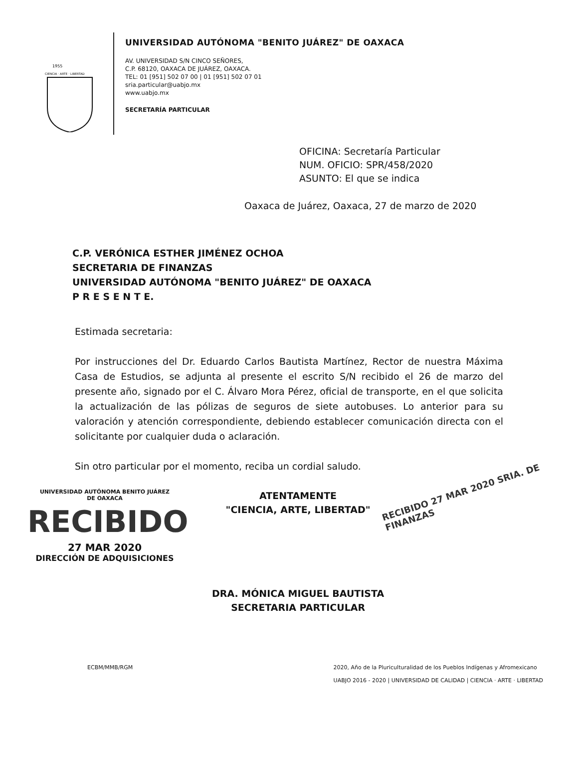1955
CIENCIA · ARTE · LIBERTAD
UNIVERSIDAD AUTÓNOMA "BENITO JUÁREZ" DE OAXACA
AV. UNIVERSIDAD S/N CINCO SEÑORES,
C.P. 68120, OAXACA DE JUÁREZ, OAXACA.
TEL: 01 [951] 502 07 00 | 01 [951] 502 07 01
sria.particular@uabjo.mx
www.uabjo.mx
SECRETARÍA PARTICULAR
OFICINA: Secretaría Particular
NUM. OFICIO: SPR/458/2020
ASUNTO: El que se indica
Oaxaca de Juárez, Oaxaca, 27 de marzo de 2020
C.P. VERÓNICA ESTHER JIMÉNEZ OCHOA
SECRETARIA DE FINANZAS
UNIVERSIDAD AUTÓNOMA "BENITO JUÁREZ" DE OAXACA
P R E S E N T E.
Estimada secretaria:
Por instrucciones del Dr. Eduardo Carlos Bautista Martínez, Rector de nuestra Máxima Casa de Estudios, se adjunta al presente el escrito S/N recibido el 26 de marzo del presente año, signado por el C. Álvaro Mora Pérez, oficial de transporte, en el que solicita la actualización de las pólizas de seguros de siete autobuses. Lo anterior para su valoración y atención correspondiente, debiendo establecer comunicación directa con el solicitante por cualquier duda o aclaración.
Sin otro particular por el momento, reciba un cordial saludo.
RECIBIDO 27 MAR 2020 SRIA. DE FINANZAS
UNIVERSIDAD AUTÓNOMA BENITO JUÁREZ
DE OAXACA
RECIBIDO
27 MAR 2020
DIRECCIÓN DE ADQUISICIONES
ATENTAMENTE
"CIENCIA, ARTE, LIBERTAD"
DRA. MÓNICA MIGUEL BAUTISTA
SECRETARIA PARTICULAR
ECBM/MMB/RGM 2020, Año de la Pluriculturalidad de los Pueblos Indígenas y Afromexicano
UABJO 2016 - 2020 | UNIVERSIDAD DE CALIDAD | CIENCIA · ARTE · LIBERTAD